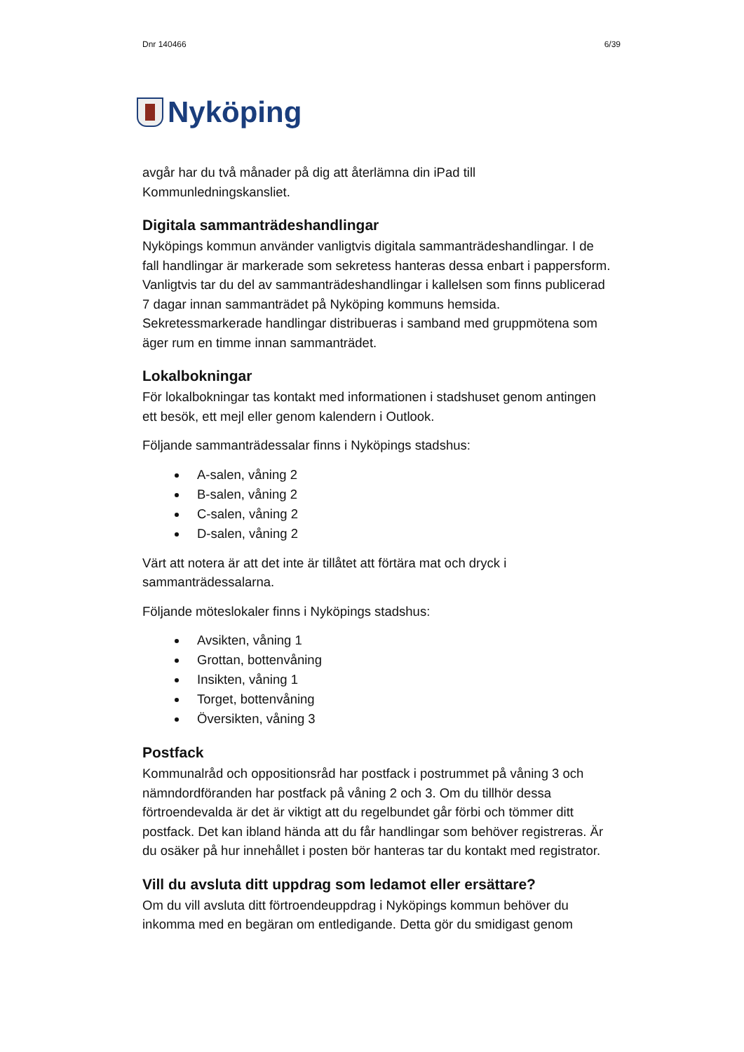Dnr 140466 6/39
Nyköping
avgår har du två månader på dig att återlämna din iPad till Kommunledningskansliet.
Digitala sammanträdeshandlingar
Nyköpings kommun använder vanligtvis digitala sammanträdeshandlingar. I de fall handlingar är markerade som sekretess hanteras dessa enbart i pappersform. Vanligtvis tar du del av sammanträdeshandlingar i kallelsen som finns publicerad 7 dagar innan sammanträdet på Nyköping kommuns hemsida. Sekretessmarkerade handlingar distribueras i samband med gruppmötena som äger rum en timme innan sammanträdet.
Lokalbokningar
För lokalbokningar tas kontakt med informationen i stadshuset genom antingen ett besök, ett mejl eller genom kalendern i Outlook.
Följande sammanträdessalar finns i Nyköpings stadshus:
A-salen, våning 2
B-salen, våning 2
C-salen, våning 2
D-salen, våning 2
Värt att notera är att det inte är tillåtet att förtära mat och dryck i sammanträdessalarna.
Följande möteslokaler finns i Nyköpings stadshus:
Avsikten, våning 1
Grottan, bottenvåning
Insikten, våning 1
Torget, bottenvåning
Översikten, våning 3
Postfack
Kommunalråd och oppositionsråd har postfack i postrummet på våning 3 och nämndordföranden har postfack på våning 2 och 3. Om du tillhör dessa förtroendevalda är det är viktigt att du regelbundet går förbi och tömmer ditt postfack. Det kan ibland hända att du får handlingar som behöver registreras. Är du osäker på hur innehållet i posten bör hanteras tar du kontakt med registrator.
Vill du avsluta ditt uppdrag som ledamot eller ersättare?
Om du vill avsluta ditt förtroendeuppdrag i Nyköpings kommun behöver du inkomma med en begäran om entledigande. Detta gör du smidigast genom